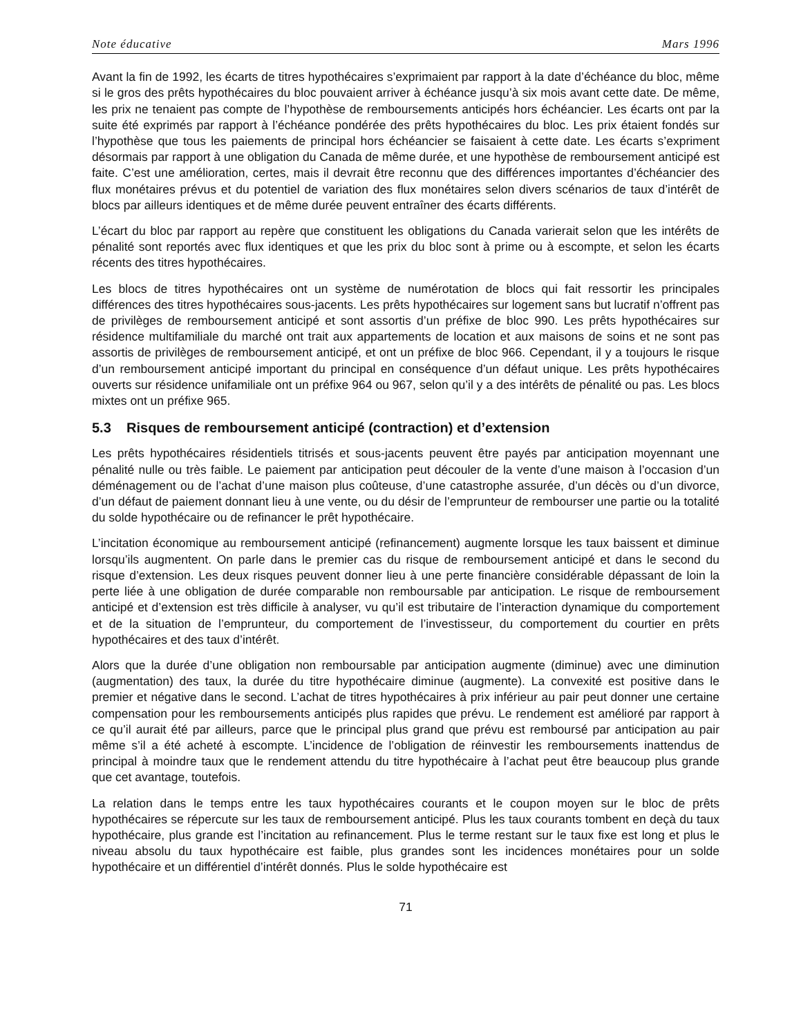Note éducative Mars 1996
Avant la fin de 1992, les écarts de titres hypothécaires s’exprimaient par rapport à la date d’échéance du bloc, même si le gros des prêts hypothécaires du bloc pouvaient arriver à échéance jusqu’à six mois avant cette date. De même, les prix ne tenaient pas compte de l’hypothèse de remboursements anticipés hors échéancier. Les écarts ont par la suite été exprimés par rapport à l’échéance pondérée des prêts hypothécaires du bloc. Les prix étaient fondés sur l’hypothèse que tous les paiements de principal hors échéancier se faisaient à cette date. Les écarts s’expriment désormais par rapport à une obligation du Canada de même durée, et une hypothèse de remboursement anticipé est faite. C’est une amélioration, certes, mais il devrait être reconnu que des différences importantes d’échéancier des flux monétaires prévus et du potentiel de variation des flux monétaires selon divers scénarios de taux d’intérêt de blocs par ailleurs identiques et de même durée peuvent entraîner des écarts différents.
L’écart du bloc par rapport au repère que constituent les obligations du Canada varierait selon que les intérêts de pénalité sont reportés avec flux identiques et que les prix du bloc sont à prime ou à escompte, et selon les écarts récents des titres hypothécaires.
Les blocs de titres hypothécaires ont un système de numérotation de blocs qui fait ressortir les principales différences des titres hypothécaires sous-jacents. Les prêts hypothécaires sur logement sans but lucratif n’offrent pas de privilèges de remboursement anticipé et sont assortis d’un préfixe de bloc 990. Les prêts hypothécaires sur résidence multifamiliale du marché ont trait aux appartements de location et aux maisons de soins et ne sont pas assortis de privilèges de remboursement anticipé, et ont un préfixe de bloc 966. Cependant, il y a toujours le risque d’un remboursement anticipé important du principal en conséquence d’un défaut unique. Les prêts hypothécaires ouverts sur résidence unifamiliale ont un préfixe 964 ou 967, selon qu’il y a des intérêts de pénalité ou pas. Les blocs mixtes ont un préfixe 965.
5.3 Risques de remboursement anticipé (contraction) et d’extension
Les prêts hypothécaires résidentiels titrisés et sous-jacents peuvent être payés par anticipation moyennant une pénalité nulle ou très faible. Le paiement par anticipation peut découler de la vente d’une maison à l’occasion d’un déménagement ou de l’achat d’une maison plus coûteuse, d’une catastrophe assurée, d’un décès ou d’un divorce, d’un défaut de paiement donnant lieu à une vente, ou du désir de l’emprunteur de rembourser une partie ou la totalité du solde hypothécaire ou de refinancer le prêt hypothécaire.
L’incitation économique au remboursement anticipé (refinancement) augmente lorsque les taux baissent et diminue lorsqu’ils augmentent. On parle dans le premier cas du risque de remboursement anticipé et dans le second du risque d’extension. Les deux risques peuvent donner lieu à une perte financière considérable dépassant de loin la perte liée à une obligation de durée comparable non remboursable par anticipation. Le risque de remboursement anticipé et d’extension est très difficile à analyser, vu qu’il est tributaire de l’interaction dynamique du comportement et de la situation de l’emprunteur, du comportement de l’investisseur, du comportement du courtier en prêts hypothécaires et des taux d’intérêt.
Alors que la durée d’une obligation non remboursable par anticipation augmente (diminue) avec une diminution (augmentation) des taux, la durée du titre hypothécaire diminue (augmente). La convexité est positive dans le premier et négative dans le second. L’achat de titres hypothécaires à prix inférieur au pair peut donner une certaine compensation pour les remboursements anticipés plus rapides que prévu. Le rendement est amélioré par rapport à ce qu’il aurait été par ailleurs, parce que le principal plus grand que prévu est remboursé par anticipation au pair même s’il a été acheté à escompte. L’incidence de l’obligation de réinvestir les remboursements inattendus de principal à moindre taux que le rendement attendu du titre hypothécaire à l’achat peut être beaucoup plus grande que cet avantage, toutefois.
La relation dans le temps entre les taux hypothécaires courants et le coupon moyen sur le bloc de prêts hypothécaires se répercute sur les taux de remboursement anticipé. Plus les taux courants tombent en deçà du taux hypothécaire, plus grande est l’incitation au refinancement. Plus le terme restant sur le taux fixe est long et plus le niveau absolu du taux hypothécaire est faible, plus grandes sont les incidences monétaires pour un solde hypothécaire et un différentiel d’intérêt donnés. Plus le solde hypothécaire est
71